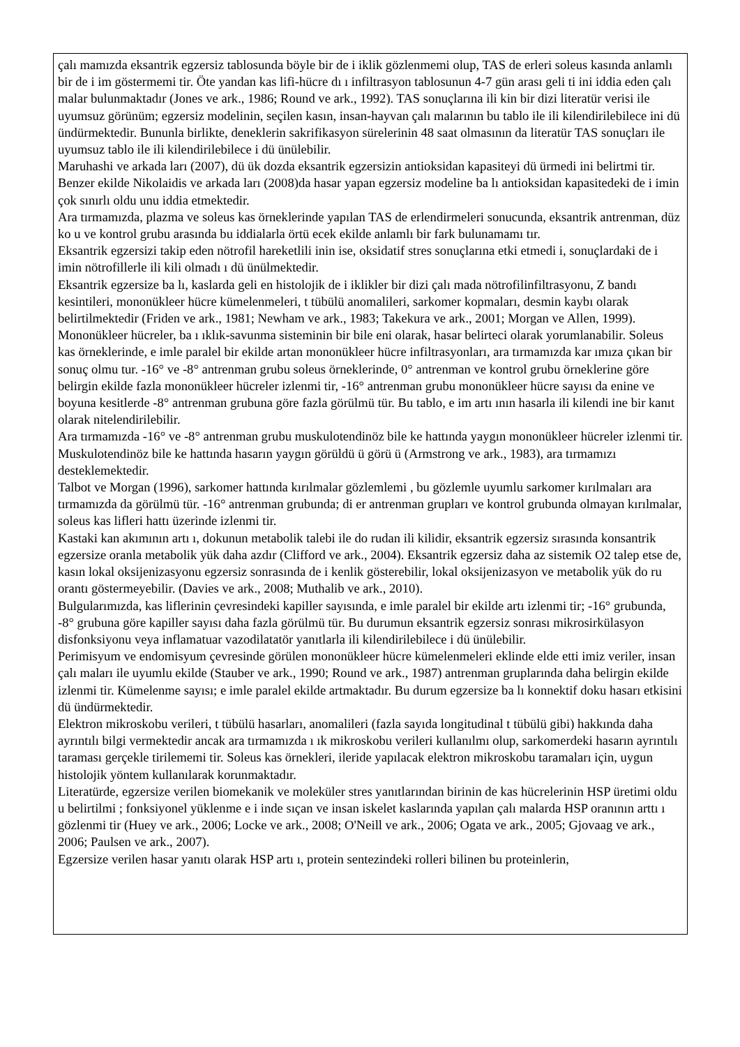çalı mamızda eksantrik egzersiz tablosunda böyle bir de i iklik gözlenmemi olup, TAS de erleri soleus kasında anlamlı bir de i im göstermemi tir. Öte yandan kas lifi-hücre dı ı infiltrasyon tablosunun 4-7 gün arası geli ti ini iddia eden çalı malar bulunmaktadır (Jones ve ark., 1986; Round ve ark., 1992). TAS sonuçlarına ili kin bir dizi literatür verisi ile uyumsuz görünüm; egzersiz modelinin, seçilen kasın, insan-hayvan çalı malarının bu tablo ile ili kilendirilebilece ini dü ündürmektedir. Bununla birlikte, deneklerin sakrifikasyon sürelerinin 48 saat olmasının da literatür TAS sonuçları ile uyumsuz tablo ile ili kilendirilebilece i dü ünülebilir.
Maruhashi ve arkada ları (2007), dü ük dozda eksantrik egzersizin antioksidan kapasiteyi dü ürmedi ini belirtmi tir. Benzer ekilde Nikolaidis ve arkada ları (2008)da hasar yapan egzersiz modeline ba lı antioksidan kapasitedeki de i imin çok sınırlı oldu unu iddia etmektedir.
Ara tırmamızda, plazma ve soleus kas örneklerinde yapılan TAS de erlendirmeleri sonucunda, eksantrik antrenman, düz ko u ve kontrol grubu arasında bu iddialarla örtü ecek ekilde anlamlı bir fark bulunamamı tır.
Eksantrik egzersizi takip eden nötrofil hareketlili inin ise, oksidatif stres sonuçlarına etki etmedi i, sonuçlardaki de i imin nötrofillerle ili kili olmadı ı dü ünülmektedir.
Eksantrik egzersize ba lı, kaslarda geli en histolojik de i iklikler bir dizi çalı mada nötrofilinfiltrasyonu, Z bandı kesintileri, mononükleer hücre kümelenmeleri, t tübülü anomalileri, sarkomer kopmaları, desmin kaybı olarak belirtilmektedir (Friden ve ark., 1981; Newham ve ark., 1983; Takekura ve ark., 2001; Morgan ve Allen, 1999).
Mononükleer hücreler, ba ı ıklık-savunma sisteminin bir bile eni olarak, hasar belirteci olarak yorumlanabilir. Soleus kas örneklerinde, e imle paralel bir ekilde artan mononükleer hücre infiltrasyonları, ara tırmamızda kar ımıza çıkan bir sonuç olmu tur. -16° ve -8° antrenman grubu soleus örneklerinde, 0° antrenman ve kontrol grubu örneklerine göre belirgin ekilde fazla mononükleer hücreler izlenmi tir, -16° antrenman grubu mononükleer hücre sayısı da enine ve boyuna kesitlerde -8° antrenman grubuna göre fazla görülmü tür. Bu tablo, e im artı ının hasarla ili kilendi ine bir kanıt olarak nitelendirilebilir.
Ara tırmamızda -16° ve -8° antrenman grubu muskulotendinöz bile ke hattında yaygın mononükleer hücreler izlenmi tir. Muskulotendinöz bile ke hattında hasarın yaygın görüldü ü görü ü (Armstrong ve ark., 1983), ara tırmamızı desteklemektedir.
Talbot ve Morgan (1996), sarkomer hattında kırılmalar gözlemlemi , bu gözlemle uyumlu sarkomer kırılmaları ara tırmamızda da görülmü tür. -16° antrenman grubunda; di er antrenman grupları ve kontrol grubunda olmayan kırılmalar, soleus kas lifleri hattı üzerinde izlenmi tir.
Kastaki kan akımının artı ı, dokunun metabolik talebi ile do rudan ili kilidir, eksantrik egzersiz sırasında konsantrik egzersize oranla metabolik yük daha azdır (Clifford ve ark., 2004). Eksantrik egzersiz daha az sistemik O2 talep etse de, kasın lokal oksijenizasyonu egzersiz sonrasında de i kenlik gösterebilir, lokal oksijenizasyon ve metabolik yük do ru orantı göstermeyebilir. (Davies ve ark., 2008; Muthalib ve ark., 2010).
Bulgularımızda, kas liflerinin çevresindeki kapiller sayısında, e imle paralel bir ekilde artı izlenmi tir; -16° grubunda, -8° grubuna göre kapiller sayısı daha fazla görülmü tür. Bu durumun eksantrik egzersiz sonrası mikrosirkülasyon disfonksiyonu veya inflamatuar vazodilatatör yanıtlarla ili kilendirilebilece i dü ünülebilir.
Perimisyum ve endomisyum çevresinde görülen mononükleer hücre kümelenmeleri eklinde elde etti imiz veriler, insan çalı maları ile uyumlu ekilde (Stauber ve ark., 1990; Round ve ark., 1987) antrenman gruplarında daha belirgin ekilde izlenmi tir. Kümelenme sayısı; e imle paralel ekilde artmaktadır. Bu durum egzersize ba lı konnektif doku hasarı etkisini dü ündürmektedir.
Elektron mikroskobu verileri, t tübülü hasarları, anomalileri (fazla sayıda longitudinal t tübülü gibi) hakkında daha ayrıntılı bilgi vermektedir ancak ara tırmamızda ı ık mikroskobu verileri kullanılmı olup, sarkomerdeki hasarın ayrıntılı taraması gerçekle tirilememi tir. Soleus kas örnekleri, ileride yapılacak elektron mikroskobu taramaları için, uygun histolojik yöntem kullanılarak korunmaktadır.
Literatürde, egzersize verilen biomekanik ve moleküler stres yanıtlarından birinin de kas hücrelerinin HSP üretimi oldu u belirtilmi ; fonksiyonel yüklenme e i inde sıçan ve insan iskelet kaslarında yapılan çalı malarda HSP oranının arttı ı gözlenmi tir (Huey ve ark., 2006; Locke ve ark., 2008; O'Neill ve ark., 2006; Ogata ve ark., 2005; Gjovaag ve ark., 2006; Paulsen ve ark., 2007).
Egzersize verilen hasar yanıtı olarak HSP artı ı, protein sentezindeki rolleri bilinen bu proteinlerin,